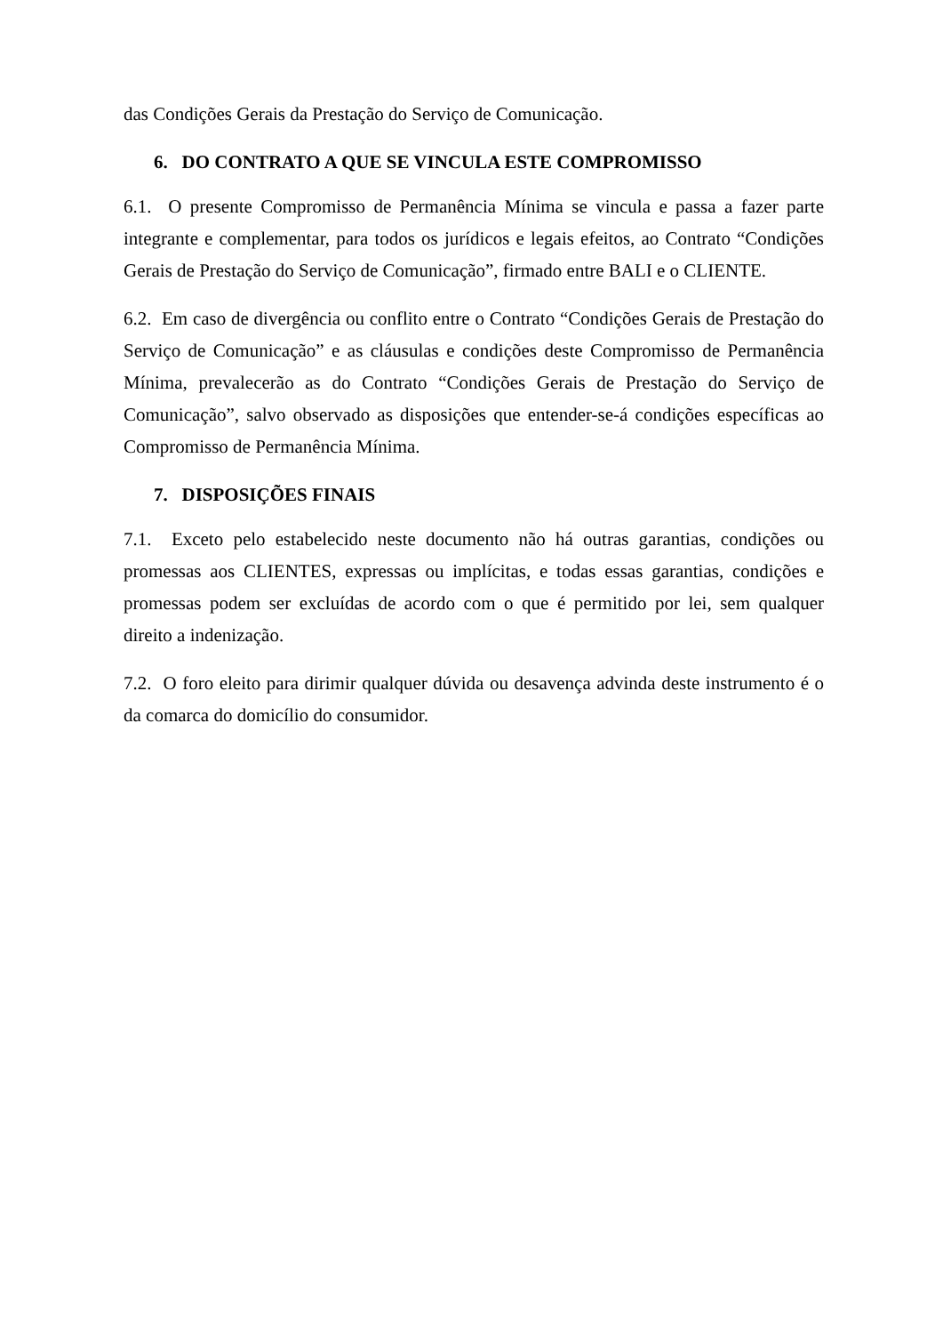das Condições Gerais da Prestação do Serviço de Comunicação.
6. DO CONTRATO A QUE SE VINCULA ESTE COMPROMISSO
6.1. O presente Compromisso de Permanência Mínima se vincula e passa a fazer parte integrante e complementar, para todos os jurídicos e legais efeitos, ao Contrato “Condições Gerais de Prestação do Serviço de Comunicação”, firmado entre BALI e o CLIENTE.
6.2. Em caso de divergência ou conflito entre o Contrato “Condições Gerais de Prestação do Serviço de Comunicação” e as cláusulas e condições deste Compromisso de Permanência Mínima, prevalecerão as do Contrato “Condições Gerais de Prestação do Serviço de Comunicação”, salvo observado as disposições que entender-se-á condições específicas ao Compromisso de Permanência Mínima.
7. DISPOSIÇÕES FINAIS
7.1. Exceto pelo estabelecido neste documento não há outras garantias, condições ou promessas aos CLIENTES, expressas ou implícitas, e todas essas garantias, condições e promessas podem ser excluídas de acordo com o que é permitido por lei, sem qualquer direito a indenização.
7.2. O foro eleito para dirimir qualquer dúvida ou desavença advinda deste instrumento é o da comarca do domicílio do consumidor.